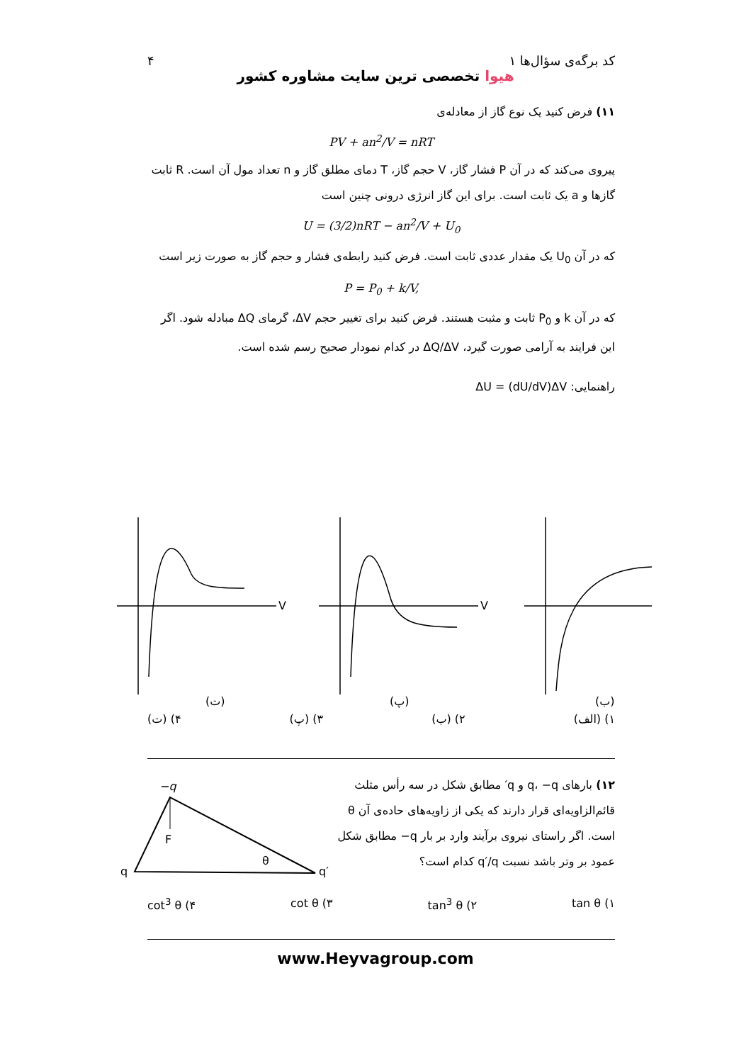کد برگه‌ی سؤال‌ها ۱ ۴
هیوا تخصصی ترین سایت مشاوره کشور
۱۱) فرض کنید یک نوع گاز از معادله‌ی
PV + an<sup>2</sup>/V = nRT
پیروی می‌کند که در آن P فشار گاز، V حجم گاز، T دمای مطلق گاز و n تعداد مول آن است. R ثابت گازها و a یک ثابت است. برای این گاز انرژی درونی چنین است
U = (3/2)nRT − an<sup>2</sup>/V + U<sub>0</sub>
که در آن U<sub>0</sub> یک مقدار عددی ثابت است. فرض کنید رابطه‌ی فشار و حجم گاز به صورت زیر است
P = P<sub>0</sub> + k/V,
که در آن k و P<sub>0</sub> ثابت و مثبت هستند. فرض کنید برای تغییر حجم ΔV، گرمای ΔQ مبادله شود. اگر این فرایند به آرامی صورت گیرد، ΔQ/ΔV در کدام نمودار صحیح رسم شده است.
راهنمایی: ΔU = (dU/dV)ΔV
V
V
(ت)
(پ)
(ب)
۱) (الف) ۲) (ب) ۳) (پ) ۴) (ت)
۱۲) بارهای q، ‎−q و q′ مطابق شکل در سه رأس مثلث قائم‌الزاویه‌ای قرار دارند که یکی از زاویه‌های حاده‌ی آن θ است. اگر راستای نیروی برآیند وارد بر بار ‎−q مطابق شکل عمود بر وتر باشد نسبت q′/q کدام است؟
−q
q
q′
F
θ
۱) tan θ ۲) tan<sup>3</sup> θ ۳) cot θ ۴) cot<sup>3</sup> θ
www.Heyvagroup.com